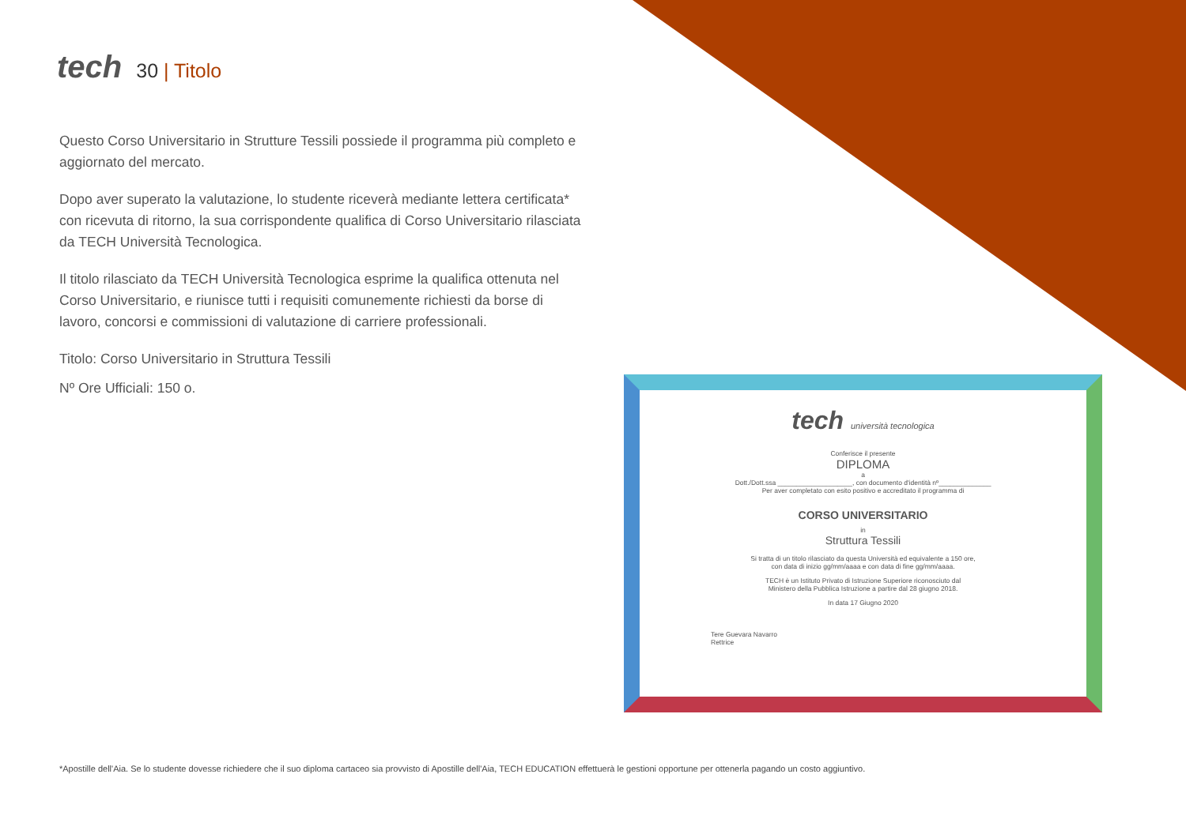tech 30 | Titolo
Questo Corso Universitario in Strutture Tessili possiede il programma più completo e aggiornato del mercato.
Dopo aver superato la valutazione, lo studente riceverà mediante lettera certificata* con ricevuta di ritorno, la sua corrispondente qualifica di Corso Universitario rilasciata da TECH Università Tecnologica.
Il titolo rilasciato da TECH Università Tecnologica esprime la qualifica ottenuta nel Corso Universitario, e riunisce tutti i requisiti comunemente richiesti da borse di lavoro, concorsi e commissioni di valutazione di carriere professionali.
Titolo: Corso Universitario in Struttura Tessili
Nº Ore Ufficiali: 150 o.
tech università tecnologica
Conferisce il presente
DIPLOMA
a
Dott./Dott.ssa ____________________, con documento d'identità nº______________
Per aver completato con esito positivo e accreditato il programma di
CORSO UNIVERSITARIO
in
Struttura Tessili
Si tratta di un titolo rilasciato da questa Università ed equivalente a 150 ore,
con data di inizio gg/mm/aaaa e con data di fine gg/mm/aaaa.
TECH è un Istituto Privato di Istruzione Superiore riconosciuto dal
Ministero della Pubblica Istruzione a partire dal 28 giugno 2018.
In data 17 Giugno 2020
Tere Guevara Navarro
Rettrice
*Apostille dell'Aia. Se lo studente dovesse richiedere che il suo diploma cartaceo sia provvisto di Apostille dell'Aia, TECH EDUCATION effettuerà le gestioni opportune per ottenerla pagando un costo aggiuntivo.